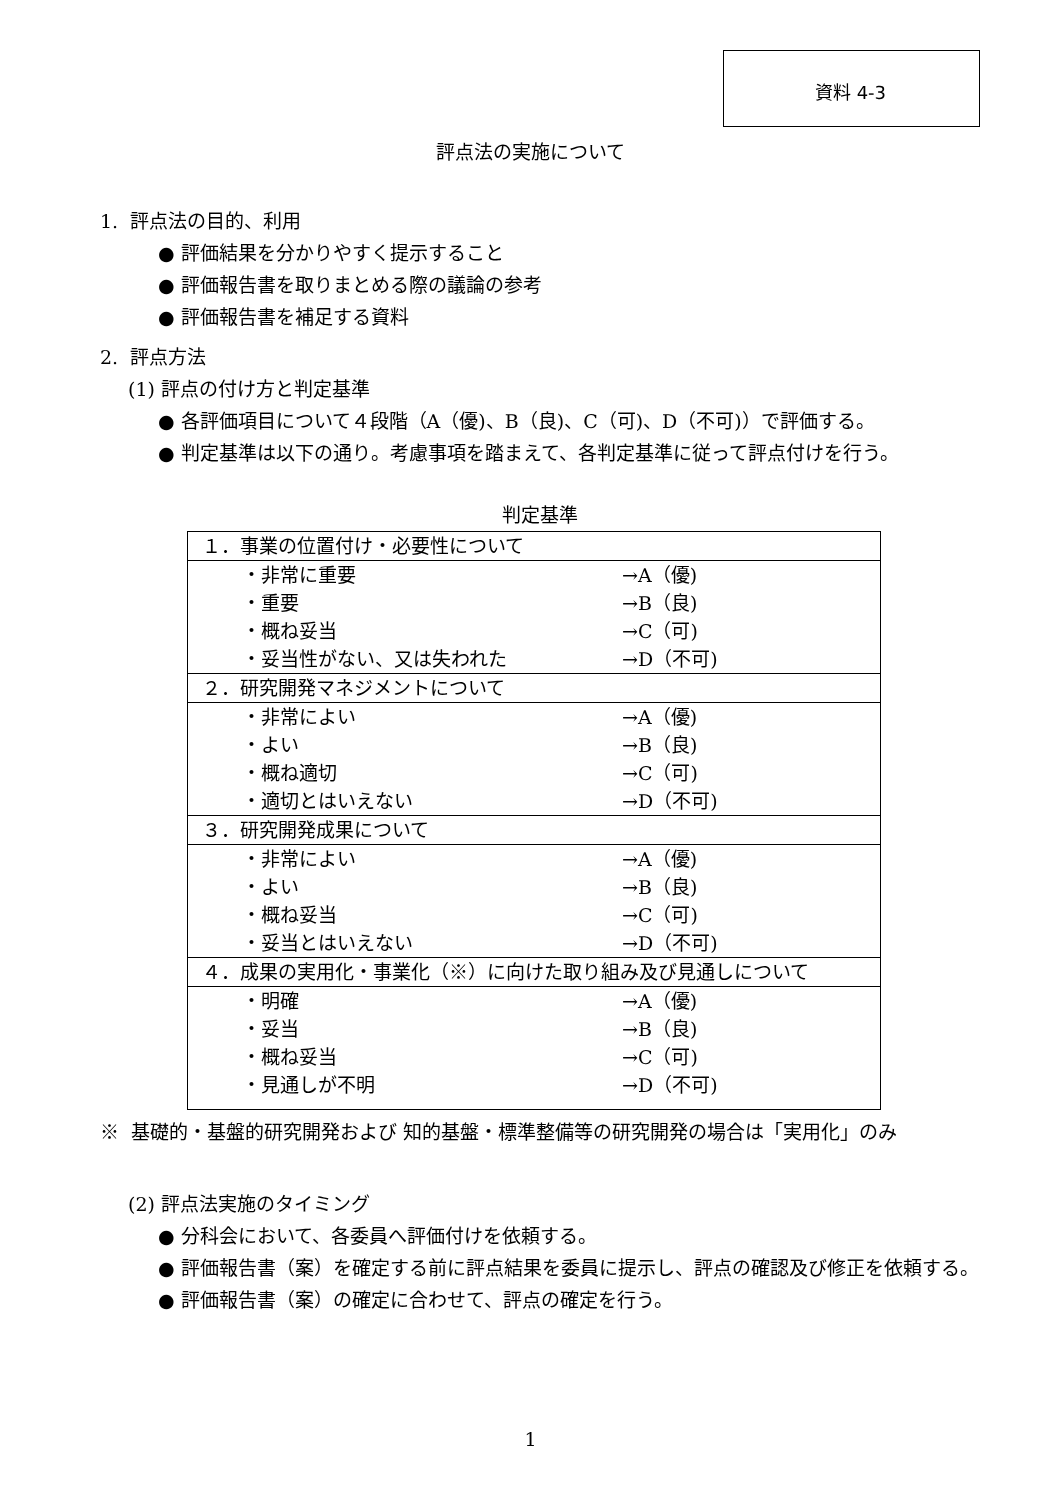資料 4-3
評点法の実施について
1. 評点法の目的、利用
● 評価結果を分かりやすく提示すること
● 評価報告書を取りまとめる際の議論の参考
● 評価報告書を補足する資料
2. 評点方法
(1) 評点の付け方と判定基準
● 各評価項目について４段階（A（優)、B（良)、C（可)、D（不可)）で評価する。
● 判定基準は以下の通り。考慮事項を踏まえて、各判定基準に従って評点付けを行う。
判定基準
| １．事業の位置付け・必要性について |
| ・非常に重要 →A（優) ・重要 →B（良) ・概ね妥当 →C（可) ・妥当性がない、又は失われた →D（不可) |
| ２．研究開発マネジメントについて |
| ・非常によい →A（優) ・よい →B（良) ・概ね適切 →C（可) ・適切とはいえない →D（不可) |
| ３．研究開発成果について |
| ・非常によい →A（優) ・よい →B（良) ・概ね妥当 →C（可) ・妥当とはいえない →D（不可) |
| ４．成果の実用化・事業化（※）に向けた取り組み及び見通しについて |
| ・明確 →A（優) ・妥当 →B（良) ・概ね妥当 →C（可) ・見通しが不明 →D（不可) |
※ 基礎的・基盤的研究開発および 知的基盤・標準整備等の研究開発の場合は「実用化」のみ
(2) 評点法実施のタイミング
● 分科会において、各委員へ評価付けを依頼する。
● 評価報告書（案）を確定する前に評点結果を委員に提示し、評点の確認及び修正を依頼する。
● 評価報告書（案）の確定に合わせて、評点の確定を行う。
1